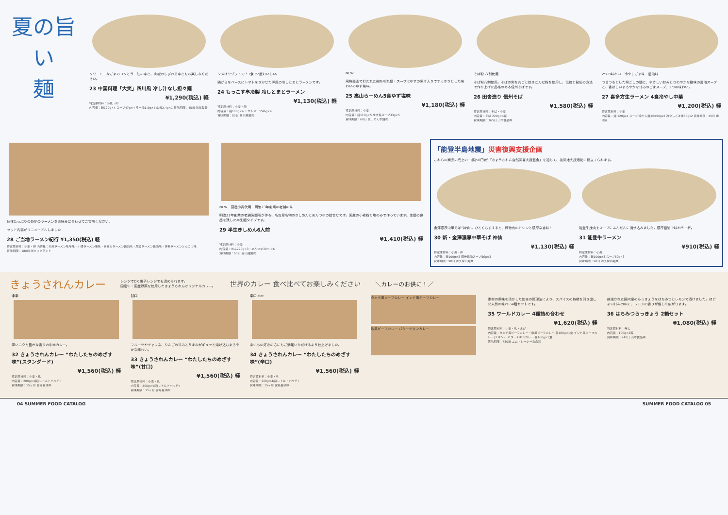夏の旨い
麺
クリーミーなごまのコクとラー油の辛さ、山椒のしびれる辛さをお楽しみください。
23 中国料理「大笑」四川風 冷し汁なし担々麺
¥1,290(税込) 軽
特定原材料：小麦・卵
内容量：麺120g×4 スープ47g×4 ラー油1.5g×4 山椒2.4g×1 賞味期限：45日 ㈱堀製麺
シメはリゾットで！1食で2度おいしい。
鶏がらをベースにトマトをきかせた洋風の冷しとまとラーメンです。
24 もっこす亭冷製 冷しとまとラーメン
¥1,130(税込) 軽
特定原材料：小麦・卵
内容量：麺100g×4 トマトスープ46g×4
賞味期限：60日 宮本産業㈱
NEW
飛騨高山で打たれた細ちぢれ麺・スープはゆずの果汁入りですっきりとした味わいのゆず塩味。
25 高山らーめん5食ゆず塩味
¥1,180(税込) 軽
特定原材料：小麦
内容量：麺110g×5 ゆず塩スープ33g×5
賞味期限：60日 高山めん本舗㈱
そば粉 八割使用
そば粉八割使用。そばの実を丸ごと挽きこんだ粉を使用し、伝統と秘伝の方法で作り上げた品格のある信州そばです。
26 田舎造り 信州そば
¥1,580(税込) 軽
特定原材料：そば・小麦
内容量：そば 220g×4袋
賞味期限：365日 山本食品㈱
2つの味わい　冷やしごま味　醤油味
つるつるとした喉ごしの麺に、やさしい甘みとさわやかな酸味の醤油スープと、香ばしいまろやかな甘みのごまスープ、2つの味わい。
27 喜多方生ラーメン 4食冷やし中華
¥1,200(税込) 軽
特定原材料：小麦
内容量：麺 120gx4 スープ:冷やし醤油味50gx2 冷やしごま味50gx2 賞味期限：45日 ㈱河京
個性たっぷりの各地のラーメンをお好みに合わせてご賞味ください。
セット内容がリニューアルしました
28 ご当地ラーメン紀行 ¥1,350(税込) 軽
特定原材料：小麦・卵 内容量：札幌ラーメン味噌味・小樽ラーメン塩味・喜多方ラーメン醤油味・尾道ラーメン醤油味・博多ラーメンとんこつ味
賞味期限：180日 ㈱クックランド
NEW　国産小麦使用　明治23年創業の老舗の味
明治23年創業の老舗製麺所が作る、名古屋名物のきしめんとめんつゆの詰合せです。国産の小麦粉と塩のみで作っています。生麺の食感を残した半生麺タイプです。
29 半生きしめん6人前
¥1,410(税込) 軽
特定原材料：小麦
内容量：めん220g×3・めんつゆ30ml×6
賞味期限：60日 吉田麺業㈱
「能登半島地震」災害復興支援企画
これらの商品の売上の一部(50円)が「きょうされん自然災害支援基金」を通じて、被災地支援活動に役立てられます。
金澤濃厚中華そば“神仙”。ひとくちすすると、豚特有のドシンと濃厚な旨味！
30 新・金澤濃厚中華そば 神仙
¥1,130(税込) 軽
特定原材料：小麦・卵
内容量：麺100g×3 豚骨醤油スープ56g×3
賞味期限：90日 ㈱久保田麺業
能登牛挽肉をスープにふんだんに混ぜ込みました。濃厚醤油で味わう一杯。
31 能登牛ラーメン
¥910(税込) 軽
特定原材料：小麦
内容量：麺100g×3 スープ50g×3
賞味期限：90日 ㈱久保田麺業
きょうされんカレー レンジでOK 電子レンジでも温められます。
国産牛・国産野菜を使用したきょうされんオリジナルカレー。 世界のカレー 食べ比べてお楽しみください ＼カレーのお供に！／
中辛
深いコクと豊かな香りの中辛カレー。
32 きょうされんカレー “わたしたちのめざす味”(スタンダード)
¥1,560(税込) 軽
特定原材料：小麦・乳
内容量：200g×4袋(レトルトパウチ)
賞味期限：15ヶ月 宮島醤油㈱
甘口
フルーツやチャツネ、りんごの甘みとうまみがギュッと溶け込むまろやかな味わい。
33 きょうされんカレー “わたしたちのめざす味”(甘口)
¥1,560(税込) 軽
特定原材料：小麦・乳
内容量：200g×4袋(レトルトパウチ)
賞味期限：15ヶ月 宮島醤油㈱
辛口 Hot
辛いもの好きの方にもご満足いただけるよう仕上げました。
34 きょうされんカレー “わたしたちのめざす味”(辛口)
¥1,560(税込) 軽
特定原材料：小麦・乳
内容量：200g×4袋(レトルトパウチ)
賞味期限：15ヶ月 宮島醤油㈱
タヒチ風ビーフカレー インド風キーマカレー
欧風ビーフカレー バターチキンカレー
素材の風味を活かした独自の調理法により、スパイスの特徴を引き出した人気の味わい4種セットです。
35 ワールドカレー 4種詰め合わせ
¥1,620(税込) 軽
特定原材料：小麦・乳・えび
内容量：タヒチ風ビーフカレー・欧風ビーフカレー 各180g×1食 インド風キーマカレー(チキン)・バターチキンカレー 各160g×1食
賞味期限：730日 エム・シーシー食品㈱
厳選された国内産のらっきょうをはちみつとレモンで漬けました。ほどよい甘みの中に、レモンの香りが優しく広がります。
36 はちみつらっきょう 2箱セット
¥1,080(税込) 軽
特定原材料：無し
内容量：100g×2箱
賞味期限：240日 山本食品㈱
04 SUMMER FOOD CATALOG SUMMER FOOD CATALOG 05